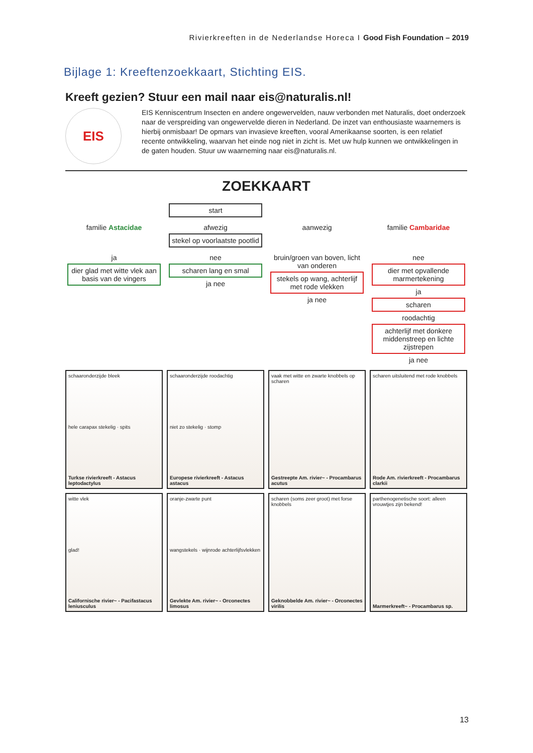Rivierkreeften in de Nederlandse Horeca I Good Fish Foundation – 2019
Bijlage 1: Kreeftenzoekkaart, Stichting EIS.
Kreeft gezien? Stuur een mail naar eis@naturalis.nl!
EIS
EIS Kenniscentrum Insecten en andere ongewervelden, nauw verbonden met Naturalis, doet onderzoek naar de verspreiding van ongewervelde dieren in Nederland. De inzet van enthousiaste waarnemers is hierbij onmisbaar! De opmars van invasieve kreeften, vooral Amerikaanse soorten, is een relatief recente ontwikkeling, waarvan het einde nog niet in zicht is. Met uw hulp kunnen we ontwikkelingen in de gaten houden. Stuur uw waarneming naar eis@naturalis.nl.
ZOEKKAART
start
familie Astacidae
afwezig
stekel op voorlaatste pootlid
aanwezig
familie Cambaridae
ja
dier glad met witte vlek aan basis van de vingers
nee
scharen lang en smal
ja nee
bruin/groen van boven, licht van onderen
stekels op wang, achterlijf met rode vlekken
ja nee
nee
dier met opvallende marmertekening
ja
scharen
roodachtig
achterlijf met donkere middenstreep en lichte zijstrepen
ja nee
schaaronderzijde bleek
hele carapax stekelig · spits
Turkse rivierkreeft - Astacus leptodactylus
schaaronderzijde roodachtig
niet zo stekelig · stomp
Europese rivierkreeft - Astacus astacus
vaak met witte en zwarte knobbels op scharen
Gestreepte Am. rivier~ - Procambarus acutus
scharen uitsluitend met rode knobbels
Rode Am. rivierkreeft - Procambarus clarkii
witte vlek
glad!
Californische rivier~ - Pacifastacus leniusculus
oranje-zwarte punt
wangstekels · wijnrode achterlijfsvlekken
Gevlekte Am. rivier~ - Orconectes limosus
scharen (soms zeer groot) met forse knobbels
Geknobbelde Am. rivier~ - Orconectes virilis
parthenogenetische soort: alleen vrouwtjes zijn bekend!
Marmerkreeft~ - Procambarus sp.
13